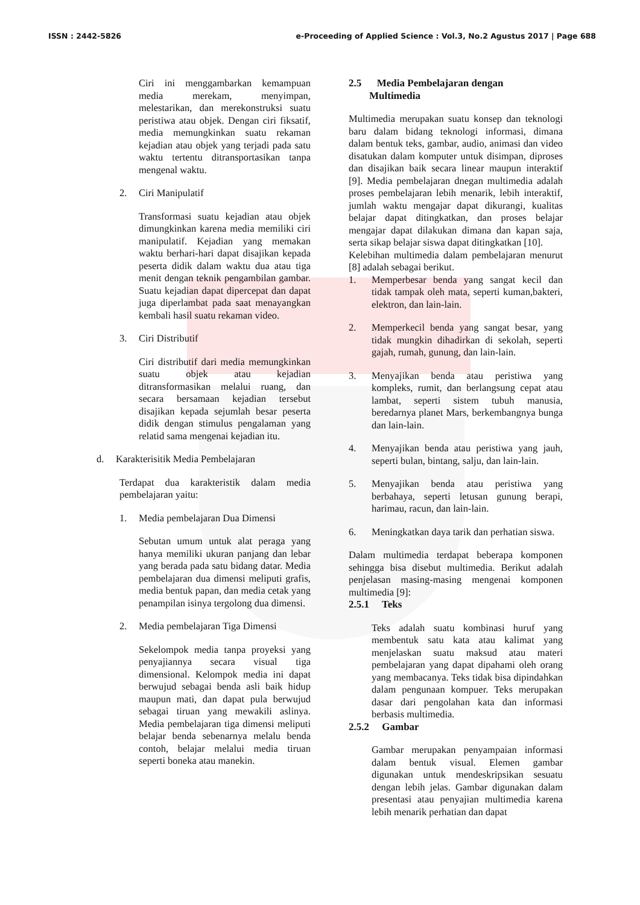ISSN : 2442-5826 e-Proceeding of Applied Science : Vol.3, No.2 Agustus 2017 | Page 688
Ciri ini menggambarkan kemampuan media merekam, menyimpan, melestarikan, dan merekonstruksi suatu peristiwa atau objek. Dengan ciri fiksatif, media memungkinkan suatu rekaman kejadian atau objek yang terjadi pada satu waktu tertentu ditransportasikan tanpa mengenal waktu.
2. Ciri Manipulatif
Transformasi suatu kejadian atau objek dimungkinkan karena media memiliki ciri manipulatif. Kejadian yang memakan waktu berhari-hari dapat disajikan kepada peserta didik dalam waktu dua atau tiga menit dengan teknik pengambilan gambar. Suatu kejadian dapat dipercepat dan dapat juga diperlambat pada saat menayangkan kembali hasil suatu rekaman video.
3. Ciri Distributif
Ciri distributif dari media memungkinkan suatu objek atau kejadian ditransformasikan melalui ruang, dan secara bersamaan kejadian tersebut disajikan kepada sejumlah besar peserta didik dengan stimulus pengalaman yang relatid sama mengenai kejadian itu.
d. Karakterisitik Media Pembelajaran
Terdapat dua karakteristik dalam media pembelajaran yaitu:
1. Media pembelajaran Dua Dimensi
Sebutan umum untuk alat peraga yang hanya memiliki ukuran panjang dan lebar yang berada pada satu bidang datar. Media pembelajaran dua dimensi meliputi grafis, media bentuk papan, dan media cetak yang penampilan isinya tergolong dua dimensi.
2. Media pembelajaran Tiga Dimensi
Sekelompok media tanpa proyeksi yang penyajiannya secara visual tiga dimensional. Kelompok media ini dapat berwujud sebagai benda asli baik hidup maupun mati, dan dapat pula berwujud sebagai tiruan yang mewakili aslinya. Media pembelajaran tiga dimensi meliputi belajar benda sebenarnya melalu benda contoh, belajar melalui media tiruan seperti boneka atau manekin.
2.5 Media Pembelajaran dengan
Multimedia
Multimedia merupakan suatu konsep dan teknologi baru dalam bidang teknologi informasi, dimana dalam bentuk teks, gambar, audio, animasi dan video disatukan dalam komputer untuk disimpan, diproses dan disajikan baik secara linear maupun interaktif [9]. Media pembelajaran dnegan multimedia adalah proses pembelajaran lebih menarik, lebih interaktif, jumlah waktu mengajar dapat dikurangi, kualitas belajar dapat ditingkatkan, dan proses belajar mengajar dapat dilakukan dimana dan kapan saja, serta sikap belajar siswa dapat ditingkatkan [10].
Kelebihan multimedia dalam pembelajaran menurut [8] adalah sebagai berikut.
1. Memperbesar benda yang sangat kecil dan tidak tampak oleh mata, seperti kuman,bakteri, elektron, dan lain-lain.
2. Memperkecil benda yang sangat besar, yang tidak mungkin dihadirkan di sekolah, seperti gajah, rumah, gunung, dan lain-lain.
3. Menyajikan benda atau peristiwa yang kompleks, rumit, dan berlangsung cepat atau lambat, seperti sistem tubuh manusia, beredarnya planet Mars, berkembangnya bunga dan lain-lain.
4. Menyajikan benda atau peristiwa yang jauh, seperti bulan, bintang, salju, dan lain-lain.
5. Menyajikan benda atau peristiwa yang berbahaya, seperti letusan gunung berapi, harimau, racun, dan lain-lain.
6. Meningkatkan daya tarik dan perhatian siswa.
Dalam multimedia terdapat beberapa komponen sehingga bisa disebut multimedia. Berikut adalah penjelasan masing-masing mengenai komponen multimedia [9]:
2.5.1 Teks
Teks adalah suatu kombinasi huruf yang membentuk satu kata atau kalimat yang menjelaskan suatu maksud atau materi pembelajaran yang dapat dipahami oleh orang yang membacanya. Teks tidak bisa dipindahkan dalam pengunaan kompuer. Teks merupakan dasar dari pengolahan kata dan informasi berbasis multimedia.
2.5.2 Gambar
Gambar merupakan penyampaian informasi dalam bentuk visual. Elemen gambar digunakan untuk mendeskripsikan sesuatu dengan lebih jelas. Gambar digunakan dalam presentasi atau penyajian multimedia karena lebih menarik perhatian dan dapat